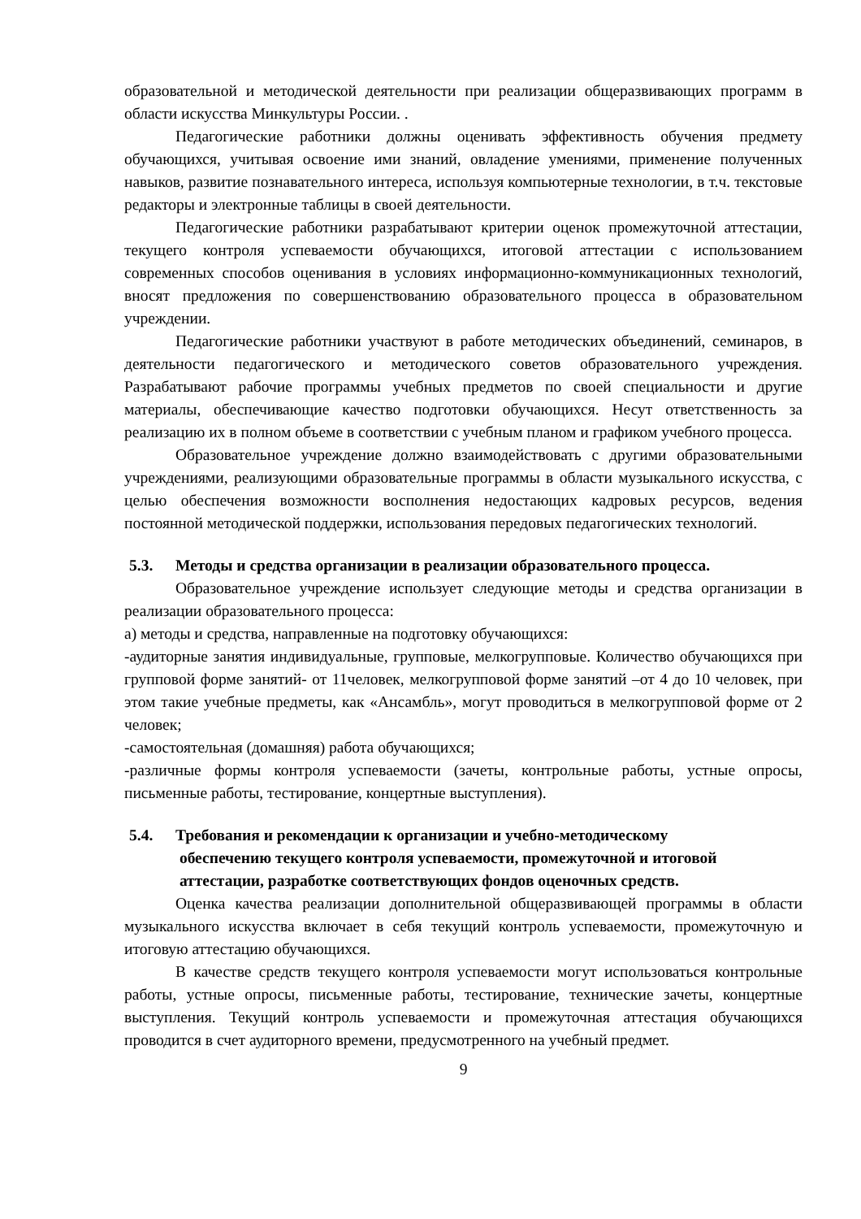образовательной и методической деятельности при реализации общеразвивающих программ в области искусства Минкультуры России. .
Педагогические работники должны оценивать эффективность обучения предмету обучающихся, учитывая освоение ими знаний, овладение умениями, применение полученных навыков, развитие познавательного интереса, используя компьютерные технологии, в т.ч. текстовые редакторы и электронные таблицы в своей деятельности.
Педагогические работники разрабатывают критерии оценок промежуточной аттестации, текущего контроля успеваемости обучающихся, итоговой аттестации с использованием современных способов оценивания в условиях информационно-коммуникационных технологий, вносят предложения по совершенствованию образовательного процесса в образовательном учреждении.
Педагогические работники участвуют в работе методических объединений, семинаров, в деятельности педагогического и методического советов образовательного учреждения. Разрабатывают рабочие программы учебных предметов по своей специальности и другие материалы, обеспечивающие качество подготовки обучающихся. Несут ответственность за реализацию их в полном объеме в соответствии с учебным планом и графиком учебного процесса.
Образовательное учреждение должно взаимодействовать с другими образовательными учреждениями, реализующими образовательные программы в области музыкального искусства, с целью обеспечения возможности восполнения недостающих кадровых ресурсов, ведения постоянной методической поддержки, использования передовых педагогических технологий.
5.3. Методы и средства организации в реализации образовательного процесса.
Образовательное учреждение использует следующие методы и средства организации в реализации образовательного процесса:
а) методы и средства, направленные на подготовку обучающихся:
-аудиторные занятия индивидуальные, групповые, мелкогрупповые. Количество обучающихся при групповой форме занятий- от 11человек, мелкогрупповой форме занятий –от 4 до 10 человек, при этом такие учебные предметы, как «Ансамбль», могут проводиться в мелкогрупповой форме от 2 человек;
-самостоятельная (домашняя) работа обучающихся;
-различные формы контроля успеваемости (зачеты, контрольные работы, устные опросы, письменные работы, тестирование, концертные выступления).
5.4. Требования и рекомендации к организации и учебно-методическому
обеспечению текущего контроля успеваемости, промежуточной и итоговой
аттестации, разработке соответствующих фондов оценочных средств.
Оценка качества реализации дополнительной общеразвивающей программы в области музыкального искусства включает в себя текущий контроль успеваемости, промежуточную и итоговую аттестацию обучающихся.
В качестве средств текущего контроля успеваемости могут использоваться контрольные работы, устные опросы, письменные работы, тестирование, технические зачеты, концертные выступления. Текущий контроль успеваемости и промежуточная аттестация обучающихся проводится в счет аудиторного времени, предусмотренного на учебный предмет.
9